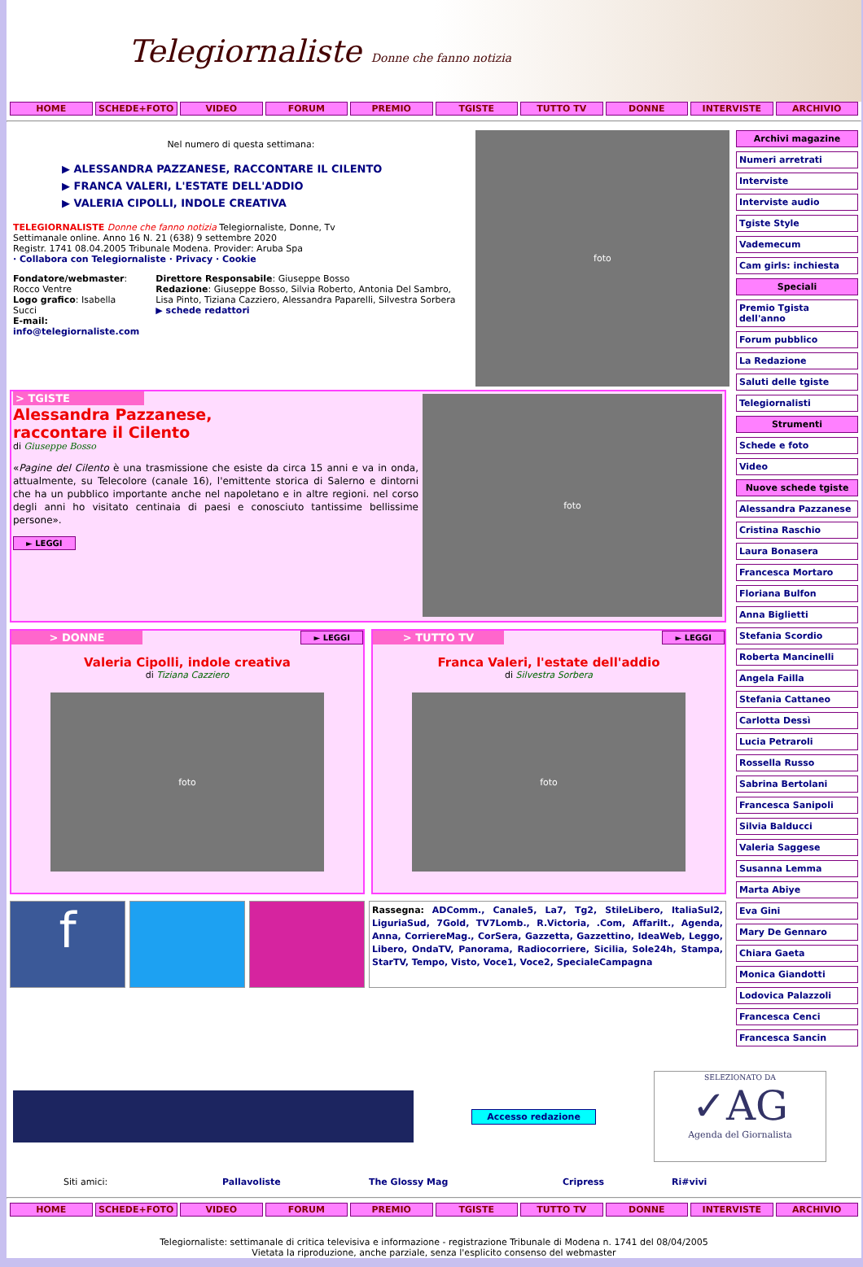Telegiornaliste Donne che fanno notizia
HOME SCHEDE+FOTO VIDEO FORUM PREMIO TGISTE TUTTO TV DONNE INTERVISTE ARCHIVIO
Nel numero di questa settimana:
▶ ALESSANDRA PAZZANESE, RACCONTARE IL CILENTO
▶ FRANCA VALERI, L'ESTATE DELL'ADDIO
▶ VALERIA CIPOLLI, INDOLE CREATIVA
TELEGIORNALISTE Donne che fanno notizia Telegiornaliste, Donne, Tv
Settimanale online. Anno 16 N. 21 (638) 9 settembre 2020
Registr. 1741 08.04.2005 Tribunale Modena. Provider: Aruba Spa
· Collabora con Telegiornaliste · Privacy · Cookie
Fondatore/webmaster: Rocco Ventre
Logo grafico: Isabella Succi
E-mail: info@telegiornaliste.com
Direttore Responsabile: Giuseppe Bosso
Redazione: Giuseppe Bosso, Silvia Roberto, Antonia Del Sambro, Lisa Pinto, Tiziana Cazziero, Alessandra Paparelli, Silvestra Sorbera
▶ schede redattori
foto
> TGISTE
Alessandra Pazzanese,
raccontare il Cilento
di Giuseppe Bosso
«Pagine del Cilento è una trasmissione che esiste da circa 15 anni e va in onda, attualmente, su Telecolore (canale 16), l'emittente storica di Salerno e dintorni che ha un pubblico importante anche nel napoletano e in altre regioni. nel corso degli anni ho visitato centinaia di paesi e conosciuto tantissime bellissime persone».
► LEGGI
foto
> DONNE
► LEGGI
Valeria Cipolli, indole creativa
di Tiziana Cazziero
foto
> TUTTO TV
► LEGGI
Franca Valeri, l'estate dell'addio
di Silvestra Sorbera
foto
f
Rassegna: ADComm., Canale5, La7, Tg2, StileLibero, ItaliaSul2, LiguriaSud, 7Gold, TV7Lomb., R.Victoria, .Com, AffariIt., Agenda, Anna, CorriereMag., CorSera, Gazzetta, Gazzettino, IdeaWeb, Leggo, Libero, OndaTV, Panorama, Radiocorriere, Sicilia, Sole24h, Stampa, StarTV, Tempo, Visto, Voce1, Voce2, SpecialeCampagna
Archivi magazine
Numeri arretrati
Interviste
Interviste audio
Tgiste Style
Vademecum
Cam girls: inchiesta
Speciali
Premio Tgista dell'anno
Forum pubblico
La Redazione
Saluti delle tgiste
Telegiornalisti
Strumenti
Schede e foto
Video
Nuove schede tgiste
Alessandra Pazzanese
Cristina Raschio
Laura Bonasera
Francesca Mortaro
Floriana Bulfon
Anna Biglietti
Stefania Scordio
Roberta Mancinelli
Angela Failla
Stefania Cattaneo
Carlotta Dessì
Lucia Petraroli
Rossella Russo
Sabrina Bertolani
Francesca Sanipoli
Silvia Balducci
Valeria Saggese
Susanna Lemma
Marta Abiye
Eva Gini
Mary De Gennaro
Chiara Gaeta
Monica Giandotti
Lodovica Palazzoli
Francesca Cenci
Francesca Sancin
Accesso redazione
SELEZIONATO DA
✓AG
Agenda del Giornalista
Siti amici: Pallavoliste The Glossy Mag Cripress Ri#vivi
HOME SCHEDE+FOTO VIDEO FORUM PREMIO TGISTE TUTTO TV DONNE INTERVISTE ARCHIVIO
Telegiornaliste: settimanale di critica televisiva e informazione - registrazione Tribunale di Modena n. 1741 del 08/04/2005
Vietata la riproduzione, anche parziale, senza l'esplicito consenso del webmaster